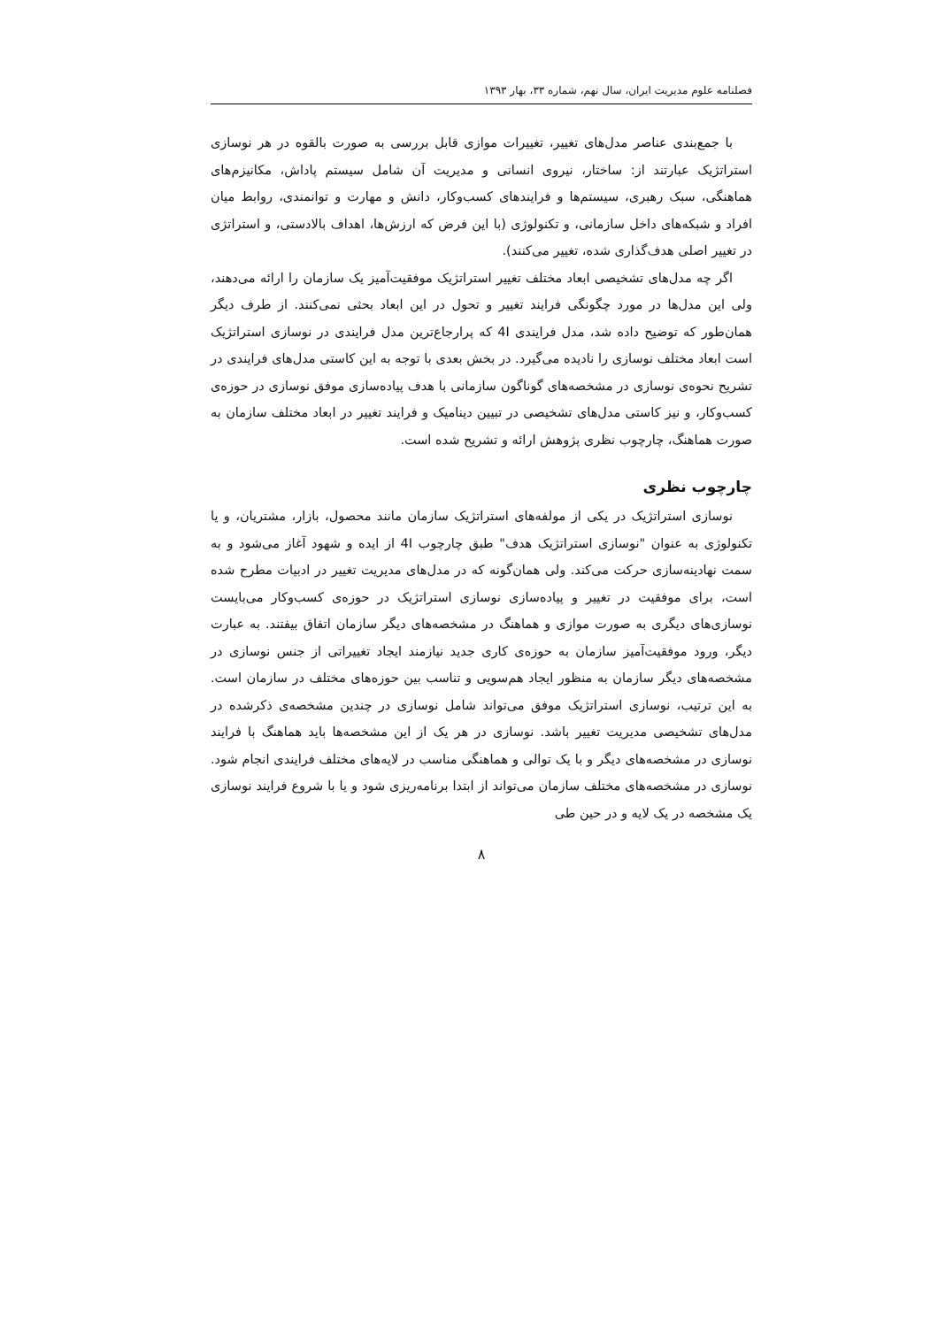فصلنامه علوم مدیریت ایران، سال نهم، شماره ۳۳، بهار ۱۳۹۳
با جمع‌بندی عناصر مدل‌های تغییر، تغییرات موازی قابل بررسی به صورت بالقوه در هر نوسازی استراتژیک عبارتند از: ساختار، نیروی انسانی و مدیریت آن شامل سیستم پاداش، مکانیزم‌های هماهنگی، سبک رهبری، سیستم‌ها و فرایندهای کسب‌وکار، دانش و مهارت و توانمندی، روابط میان افراد و شبکه‌های داخل سازمانی، و تکنولوژی (با این فرض که ارزش‌ها، اهداف بالادستی، و استراتژی در تغییر اصلی هدف‌گذاری شده، تغییر می‌کنند).
اگر چه مدل‌های تشخیصی ابعاد مختلف تغییر استراتژیک موفقیت‌آمیز یک سازمان را ارائه می‌دهند، ولی این مدل‌ها در مورد چگونگی فرایند تغییر و تحول در این ابعاد بحثی نمی‌کنند. از طرف دیگر همان‌طور که توضیح داده شد، مدل فرایندی 4I که پرارجاع‌ترین مدل فرایندی در نوسازی استراتژیک است ابعاد مختلف نوسازی را نادیده می‌گیرد. در بخش بعدی با توجه به این کاستی مدل‌های فرایندی در تشریح نحوه‌ی نوسازی در مشخصه‌های گوناگون سازمانی با هدف پیاده‌سازی موفق نوسازی در حوزه‌ی کسب‌وکار، و نیز کاستی مدل‌های تشخیصی در تبیین دینامیک و فرایند تغییر در ابعاد مختلف سازمان به صورت هماهنگ، چارچوب نظری پژوهش ارائه و تشریح شده است.
چارچوب نظری
نوسازی استراتژیک در یکی از مولفه‌های استراتژیک سازمان مانند محصول، بازار، مشتریان، و یا تکنولوژی به عنوان "نوسازی استراتژیک هدف" طبق چارچوب 4I از ایده و شهود آغاز می‌شود و به سمت نهادینه‌سازی حرکت می‌کند. ولی همان‌گونه که در مدل‌های مدیریت تغییر در ادبیات مطرح شده است، برای موفقیت در تغییر و پیاده‌سازی نوسازی استراتژیک در حوزه‌ی کسب‌وکار می‌بایست نوسازی‌های دیگری به صورت موازی و هماهنگ در مشخصه‌های دیگر سازمان اتفاق بیفتند. به عبارت دیگر، ورود موفقیت‌آمیز سازمان به حوزه‌ی کاری جدید نیازمند ایجاد تغییراتی از جنس نوسازی در مشخصه‌های دیگر سازمان به منظور ایجاد هم‌سویی و تناسب بین حوزه‌های مختلف در سازمان است. به این ترتیب، نوسازی استراتژیک موفق می‌تواند شامل نوسازی در چندین مشخصه‌ی ذکرشده در مدل‌های تشخیصی مدیریت تغییر باشد. نوسازی در هر یک از این مشخصه‌ها باید هماهنگ با فرایند نوسازی در مشخصه‌های دیگر و با یک توالی و هماهنگی مناسب در لایه‌های مختلف فرایندی انجام شود. نوسازی در مشخصه‌های مختلف سازمان می‌تواند از ابتدا برنامه‌ریزی شود و یا با شروع فرایند نوسازی یک مشخصه در یک لایه و در حین طی
۸